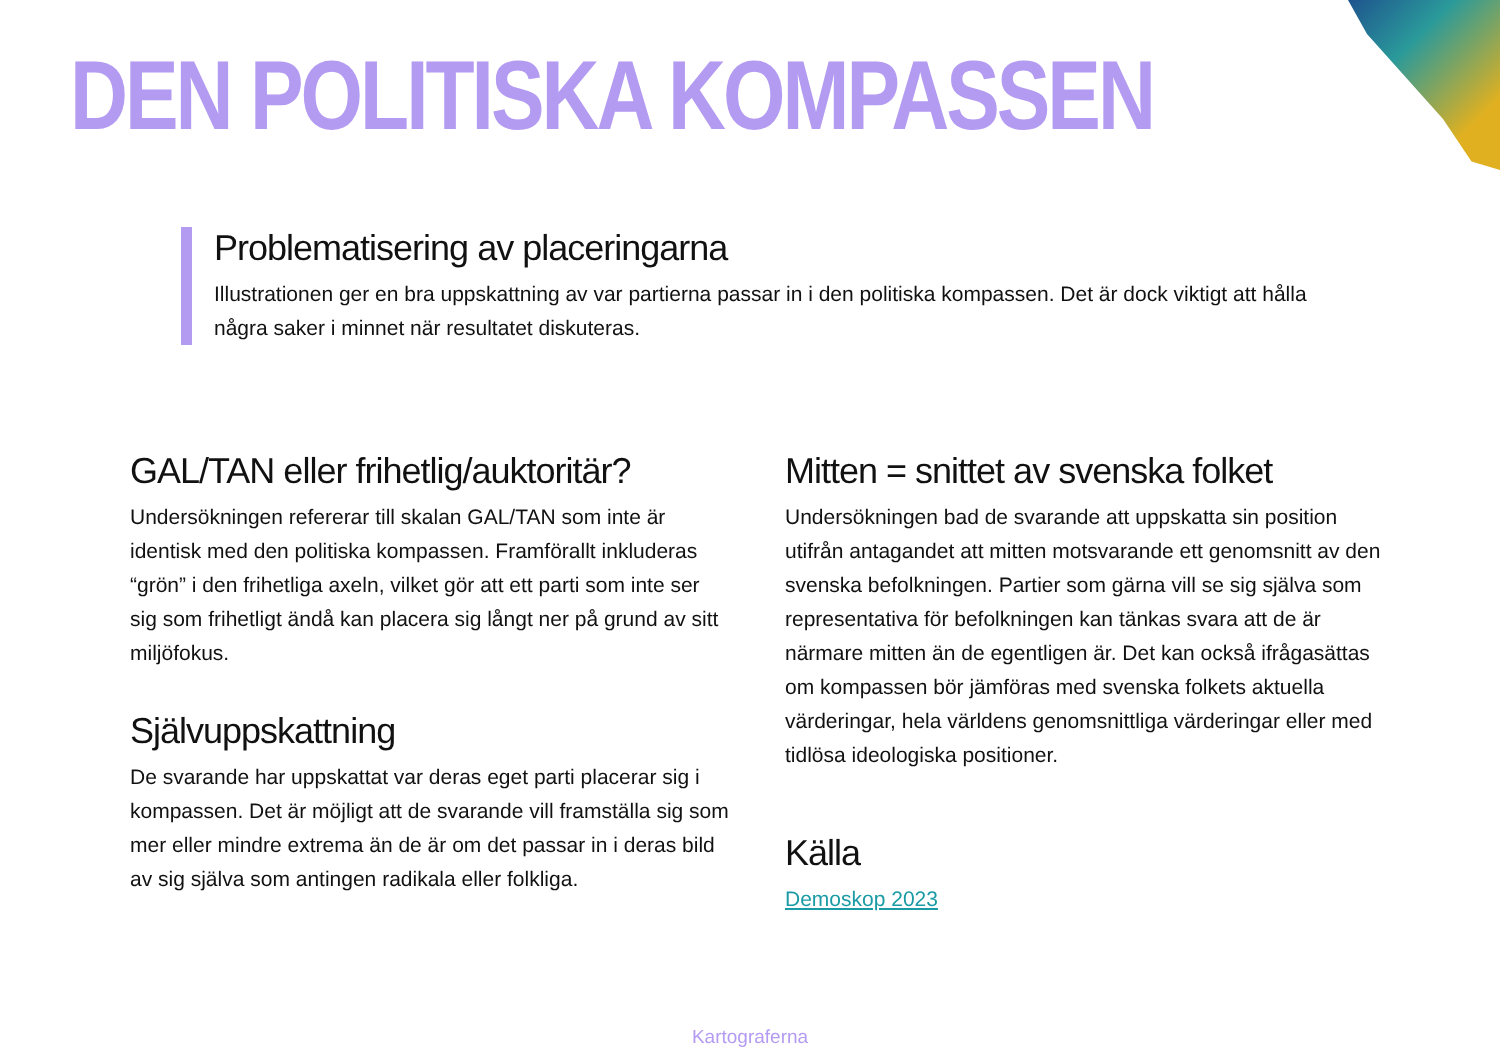DEN POLITISKA KOMPASSEN
Problematisering av placeringarna
Illustrationen ger en bra uppskattning av var partierna passar in i den politiska kompassen. Det är dock viktigt att hålla några saker i minnet när resultatet diskuteras.
GAL/TAN eller frihetlig/auktoritär?
Undersökningen refererar till skalan GAL/TAN som inte är identisk med den politiska kompassen. Framförallt inkluderas “grön” i den frihetliga axeln, vilket gör att ett parti som inte ser sig som frihetligt ändå kan placera sig långt ner på grund av sitt miljöfokus.
Självuppskattning
De svarande har uppskattat var deras eget parti placerar sig i kompassen. Det är möjligt att de svarande vill framställa sig som mer eller mindre extrema än de är om det passar in i deras bild av sig själva som antingen radikala eller folkliga.
Mitten = snittet av svenska folket
Undersökningen bad de svarande att uppskatta sin position utifrån antagandet att mitten motsvarande ett genomsnitt av den svenska befolkningen. Partier som gärna vill se sig själva som representativa för befolkningen kan tänkas svara att de är närmare mitten än de egentligen är. Det kan också ifrågasättas om kompassen bör jämföras med svenska folkets aktuella värderingar, hela världens genomsnittliga värderingar eller med tidlösa ideologiska positioner.
Källa
Demoskop 2023
Kartograferna